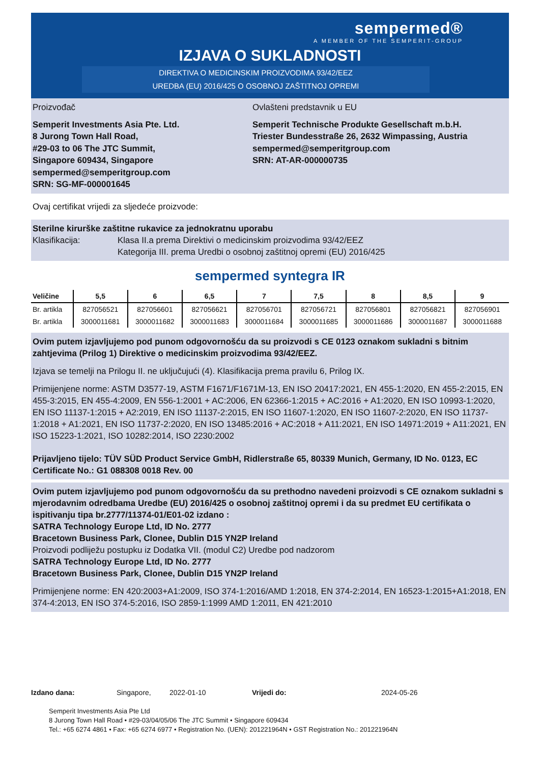sempermed®
A MEMBER OF THE SEMPERIT-GROUP
IZJAVA O SUKLADNOSTI
DIREKTIVA O MEDICINSKIM PROIZVODIMA 93/42/EEZ
UREDBA (EU) 2016/425 O OSOBNOJ ZAŠTITNOJ OPREMI
Proizvođač Ovlašteni predstavnik u EU
Semperit Investments Asia Pte. Ltd.
8 Jurong Town Hall Road,
#29-03 to 06 The JTC Summit,
Singapore 609434, Singapore
sempermed@semperitgroup.com
SRN: SG-MF-000001645
Semperit Technische Produkte Gesellschaft m.b.H.
Triester Bundesstraße 26, 2632 Wimpassing, Austria
sempermed@semperitgroup.com
SRN: AT-AR-000000735
Ovaj certifikat vrijedi za sljedeće proizvode:
Sterilne kirurške zaštitne rukavice za jednokratnu uporabu
Klasifikacija: Klasa II.a prema Direktivi o medicinskim proizvodima 93/42/EEZ
Kategorija III. prema Uredbi o osobnoj zaštitnoj opremi (EU) 2016/425
sempermed syntegra IR
| Veličine | 5,5 | 6 | 6,5 | 7 | 7,5 | 8 | 8,5 | 9 |
| --- | --- | --- | --- | --- | --- | --- | --- | --- |
| Br. artikla | 827056521 | 827056601 | 827056621 | 827056701 | 827056721 | 827056801 | 827056821 | 827056901 |
| Br. artikla | 3000011681 | 3000011682 | 3000011683 | 3000011684 | 3000011685 | 3000011686 | 3000011687 | 3000011688 |
Ovim putem izjavljujemo pod punom odgovornošću da su proizvodi s CE 0123 oznakom sukladni s bitnim zahtjevima (Prilog 1) Direktive o medicinskim proizvodima 93/42/EEZ.
Izjava se temelji na Prilogu II. ne uključujući (4). Klasifikacija prema pravilu 6, Prilog IX.
Primijenjene norme: ASTM D3577-19, ASTM F1671/F1671M-13, EN ISO 20417:2021, EN 455-1:2020, EN 455-2:2015, EN 455-3:2015, EN 455-4:2009, EN 556-1:2001 + AC:2006, EN 62366-1:2015 + AC:2016 + A1:2020, EN ISO 10993-1:2020, EN ISO 11137-1:2015 + A2:2019, EN ISO 11137-2:2015, EN ISO 11607-1:2020, EN ISO 11607-2:2020, EN ISO 11737-1:2018 + A1:2021, EN ISO 11737-2:2020, EN ISO 13485:2016 + AC:2018 + A11:2021, EN ISO 14971:2019 + A11:2021, EN ISO 15223-1:2021, ISO 10282:2014, ISO 2230:2002
Prijavljeno tijelo: TÜV SÜD Product Service GmbH, Ridlerstraße 65, 80339 Munich, Germany, ID No. 0123, EC Certificate No.: G1 088308 0018 Rev. 00
Ovim putem izjavljujemo pod punom odgovornošću da su prethodno navedeni proizvodi s CE oznakom sukladni s mjerodavnim odredbama Uredbe (EU) 2016/425 o osobnoj zaštitnoj opremi i da su predmet EU certifikata o ispitivanju tipa br.2777/11374-01/E01-02 izdano :
SATRA Technology Europe Ltd, ID No. 2777
Bracetown Business Park, Clonee, Dublin D15 YN2P Ireland
Proizvodi podliježu postupku iz Dodatka VII. (modul C2) Uredbe pod nadzorom
SATRA Technology Europe Ltd, ID No. 2777
Bracetown Business Park, Clonee, Dublin D15 YN2P Ireland
Primijenjene norme: EN 420:2003+A1:2009, ISO 374-1:2016/AMD 1:2018, EN 374-2:2014, EN 16523-1:2015+A1:2018, EN 374-4:2013, EN ISO 374-5:2016, ISO 2859-1:1999 AMD 1:2011, EN 421:2010
Izdano dana: Singapore, 2022-01-10 Vrijedi do: 2024-05-26
Semperit Investments Asia Pte Ltd
8 Jurong Town Hall Road • #29-03/04/05/06 The JTC Summit • Singapore 609434
Tel.: +65 6274 4861 • Fax: +65 6274 6977 • Registration No. (UEN): 201221964N • GST Registration No.: 201221964N